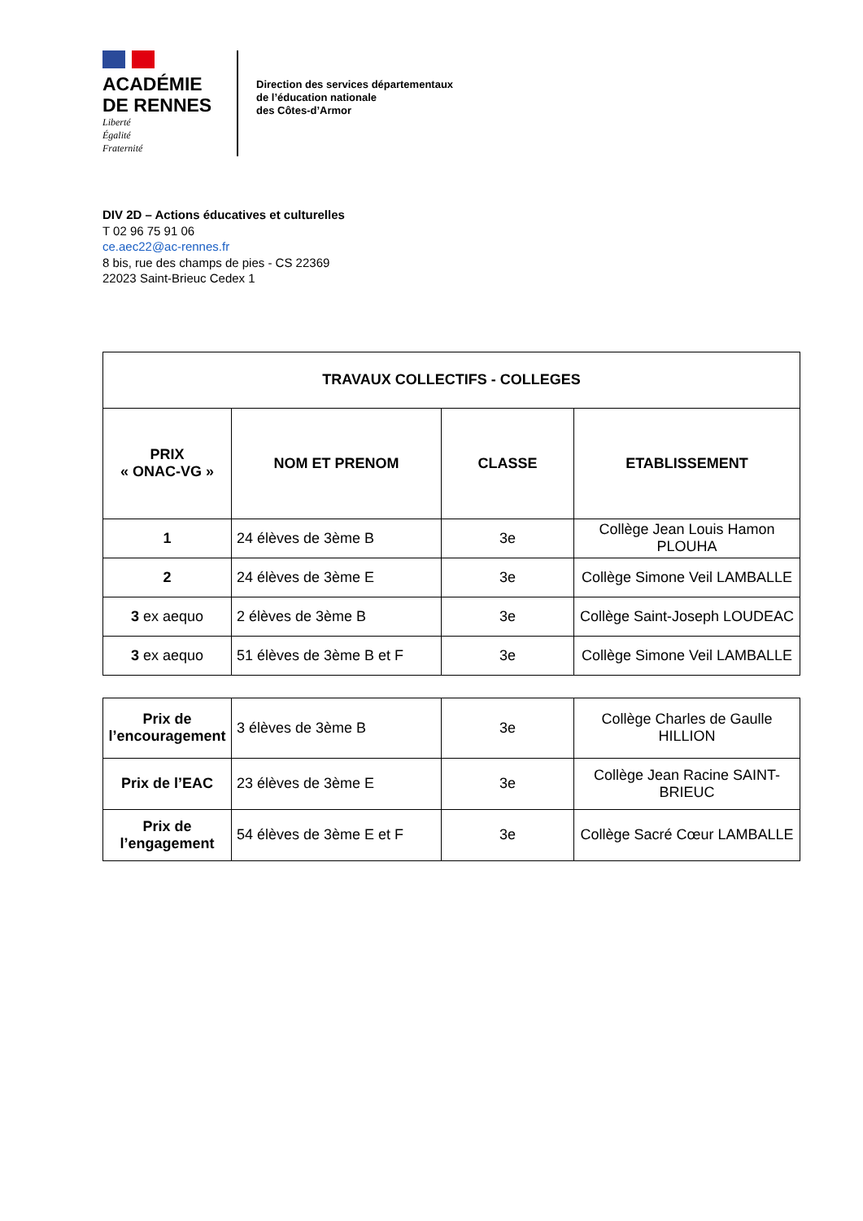ACADÉMIE
DE RENNES
Liberté
Égalité
Fraternité
Direction des services départementaux
de l’éducation nationale
des Côtes-d’Armor
DIV 2D – Actions éducatives et culturelles
T 02 96 75 91 06
ce.aec22@ac-rennes.fr
8 bis, rue des champs de pies - CS 22369
22023 Saint-Brieuc Cedex 1
| TRAVAUX COLLECTIFS - COLLEGES | | | |
| --- | --- | --- | --- |
| PRIX « ONAC-VG » | NOM ET PRENOM | CLASSE | ETABLISSEMENT |
| 1 | 24 élèves de 3ème B | 3e | Collège Jean Louis Hamon PLOUHA |
| 2 | 24 élèves de 3ème E | 3e | Collège Simone Veil LAMBALLE |
| 3 ex aequo | 2 élèves de 3ème B | 3e | Collège Saint-Joseph LOUDEAC |
| 3 ex aequo | 51 élèves de 3ème B et F | 3e | Collège Simone Veil LAMBALLE |
| Prix de l’encouragement | 3 élèves de 3ème B | 3e | Collège Charles de Gaulle HILLION |
| Prix de l’EAC | 23 élèves de 3ème E | 3e | Collège Jean Racine SAINT-BRIEUC |
| Prix de l’engagement | 54 élèves de 3ème E et F | 3e | Collège Sacré Cœur LAMBALLE |